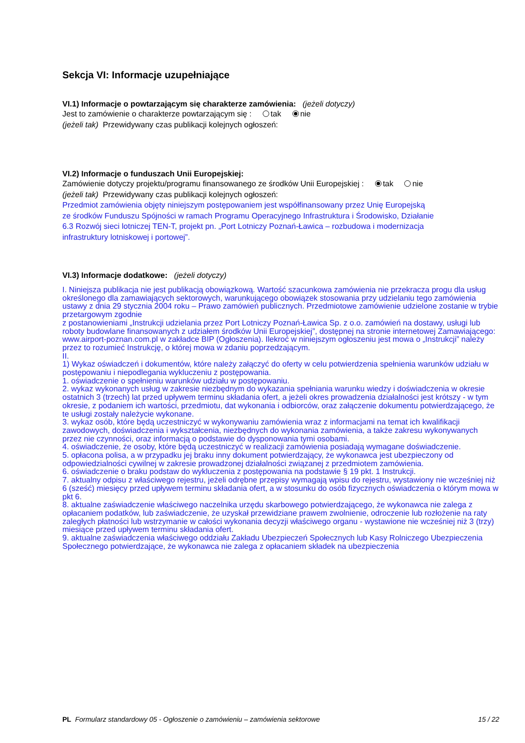Sekcja VI: Informacje uzupełniające
VI.1) Informacje o powtarzającym się charakterze zamówienia: (jeżeli dotyczy)
Jest to zamówienie o charakterze powtarzającym się : tak nie
(jeżeli tak) Przewidywany czas publikacji kolejnych ogłoszeń:
VI.2) Informacje o funduszach Unii Europejskiej:
Zamówienie dotyczy projektu/programu finansowanego ze środków Unii Europejskiej : tak nie
(jeżeli tak) Przewidywany czas publikacji kolejnych ogłoszeń:
Przedmiot zamówienia objęty niniejszym postępowaniem jest współfinansowany przez Unię Europejską
ze środków Funduszu Spójności w ramach Programu Operacyjnego Infrastruktura i Środowisko, Działanie
6.3 Rozwój sieci lotniczej TEN-T, projekt pn. „Port Lotniczy Poznań-Ławica – rozbudowa i modernizacja
infrastruktury lotniskowej i portowej”.
VI.3) Informacje dodatkowe: (jeżeli dotyczy)
I. Niniejsza publikacja nie jest publikacją obowiązkową. Wartość szacunkowa zamówienia nie przekracza progu dla usług określonego dla zamawiających sektorowych, warunkującego obowiązek stosowania przy udzielaniu tego zamówienia ustawy z dnia 29 stycznia 2004 roku – Prawo zamówień publicznych. Przedmiotowe zamówienie udzielone zostanie w trybie przetargowym zgodnie
z postanowieniami „Instrukcji udzielania przez Port Lotniczy Poznań-Ławica Sp. z o.o. zamówień na dostawy, usługi lub roboty budowlane finansowanych z udziałem środków Unii Europejskiej”, dostępnej na stronie internetowej Zamawiającego: www.airport-poznan.com.pl w zakładce BIP (Ogłoszenia). Ilekroć w niniejszym ogłoszeniu jest mowa o „Instrukcji” należy przez to rozumieć Instrukcję, o której mowa w zdaniu poprzedzającym.
II.
1) Wykaz oświadczeń i dokumentów, które należy załączyć do oferty w celu potwierdzenia spełnienia warunków udziału w postępowaniu i niepodlegania wykluczeniu z postępowania.
1. oświadczenie o spełnieniu warunków udziału w postępowaniu.
2. wykaz wykonanych usług w zakresie niezbędnym do wykazania spełniania warunku wiedzy i doświadczenia w okresie ostatnich 3 (trzech) lat przed upływem terminu składania ofert, a jeżeli okres prowadzenia działalności jest krótszy - w tym okresie, z podaniem ich wartości, przedmiotu, dat wykonania i odbiorców, oraz załączenie dokumentu potwierdzającego, że te usługi zostały należycie wykonane.
3. wykaz osób, które będą uczestniczyć w wykonywaniu zamówienia wraz z informacjami na temat ich kwalifikacji zawodowych, doświadczenia i wykształcenia, niezbędnych do wykonania zamówienia, a także zakresu wykonywanych przez nie czynności, oraz informacją o podstawie do dysponowania tymi osobami.
4. oświadczenie, że osoby, które będą uczestniczyć w realizacji zamówienia posiadają wymagane doświadczenie.
5. opłacona polisa, a w przypadku jej braku inny dokument potwierdzający, że wykonawca jest ubezpieczony od odpowiedzialności cywilnej w zakresie prowadzonej działalności związanej z przedmiotem zamówienia.
6. oświadczenie o braku podstaw do wykluczenia z postępowania na podstawie § 19 pkt. 1 Instrukcji.
7. aktualny odpisu z właściwego rejestru, jeżeli odrębne przepisy wymagają wpisu do rejestru, wystawiony nie wcześniej niż 6 (sześć) miesięcy przed upływem terminu składania ofert, a w stosunku do osób fizycznych oświadczenia o którym mowa w pkt 6.
8. aktualne zaświadczenie właściwego naczelnika urzędu skarbowego potwierdzającego, że wykonawca nie zalega z opłacaniem podatków, lub zaświadczenie, że uzyskał przewidziane prawem zwolnienie, odroczenie lub rozłożenie na raty zaległych płatności lub wstrzymanie w całości wykonania decyzji właściwego organu - wystawione nie wcześniej niż 3 (trzy) miesiące przed upływem terminu składania ofert.
9. aktualne zaświadczenia właściwego oddziału Zakładu Ubezpieczeń Społecznych lub Kasy Rolniczego Ubezpieczenia Społecznego potwierdzające, że wykonawca nie zalega z opłacaniem składek na ubezpieczenia
PL Formularz standardowy 05 - Ogłoszenie o zamówieniu – zamówienia sektorowe 15 / 22